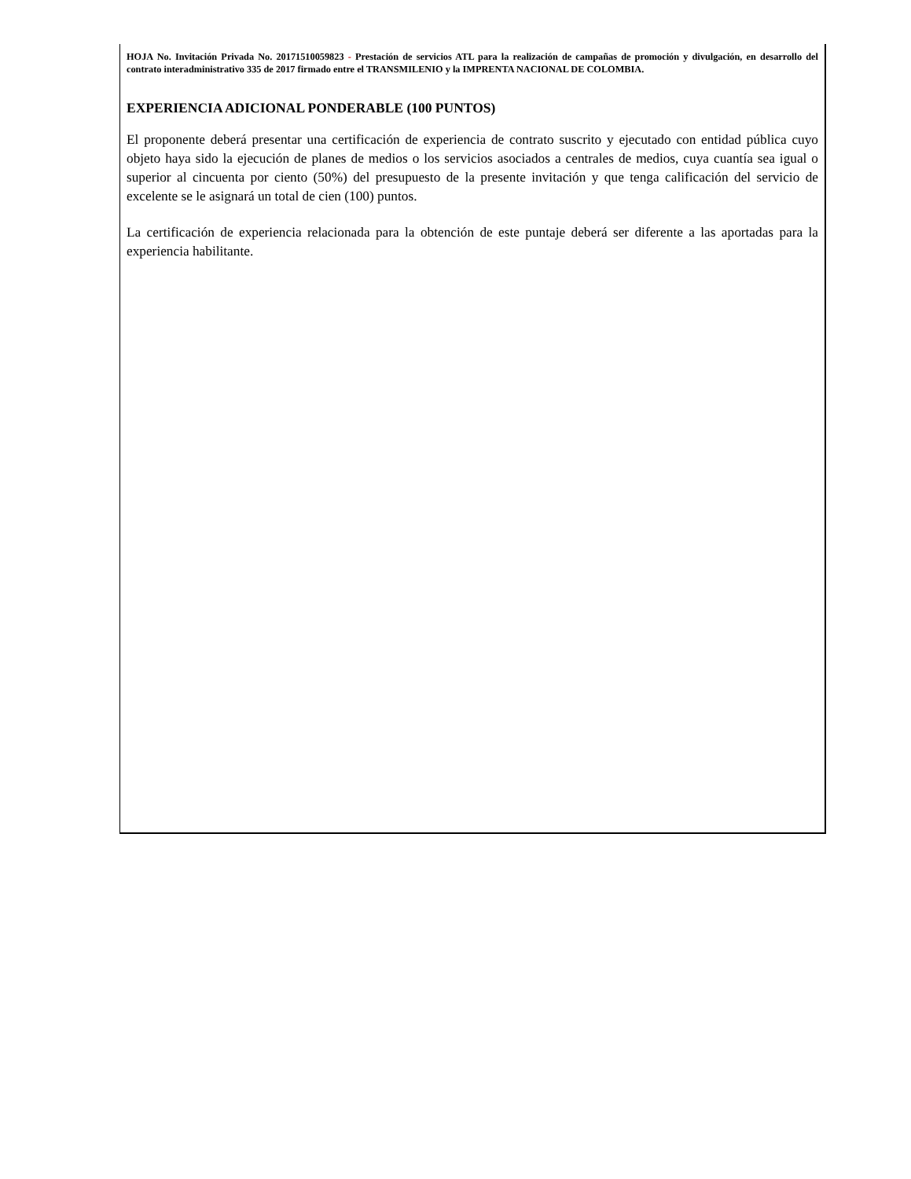HOJA No. Invitación Privada No. 20171510059823 - Prestación de servicios ATL para la realización de campañas de promoción y divulgación, en desarrollo del contrato interadministrativo 335 de 2017 firmado entre el TRANSMILENIO y la IMPRENTA NACIONAL DE COLOMBIA.
EXPERIENCIA ADICIONAL PONDERABLE (100 PUNTOS)
El proponente deberá presentar una certificación de experiencia de contrato suscrito y ejecutado con entidad pública cuyo objeto haya sido la ejecución de planes de medios o los servicios asociados a centrales de medios, cuya cuantía sea igual o superior al cincuenta por ciento (50%) del presupuesto de la presente invitación y que tenga calificación del servicio de excelente se le asignará un total de cien (100) puntos.
La certificación de experiencia relacionada para la obtención de este puntaje deberá ser diferente a las aportadas para la experiencia habilitante.